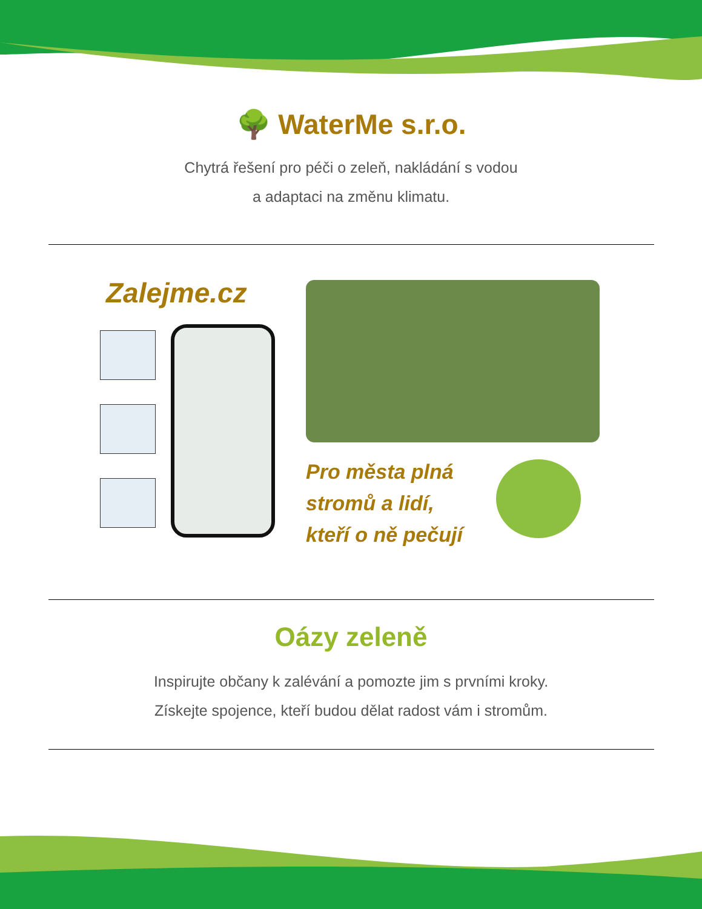🌳 WaterMe s.r.o.
Chytrá řešení pro péči o zeleň, nakládání s vodou
a adaptaci na změnu klimatu.
Zalejme.cz
Pro města plná
stromů a lidí,
kteří o ně pečují
Oázy zeleně
Inspirujte občany k zalévání a pomozte jim s prvními kroky.
Získejte spojence, kteří budou dělat radost vám i stromům.